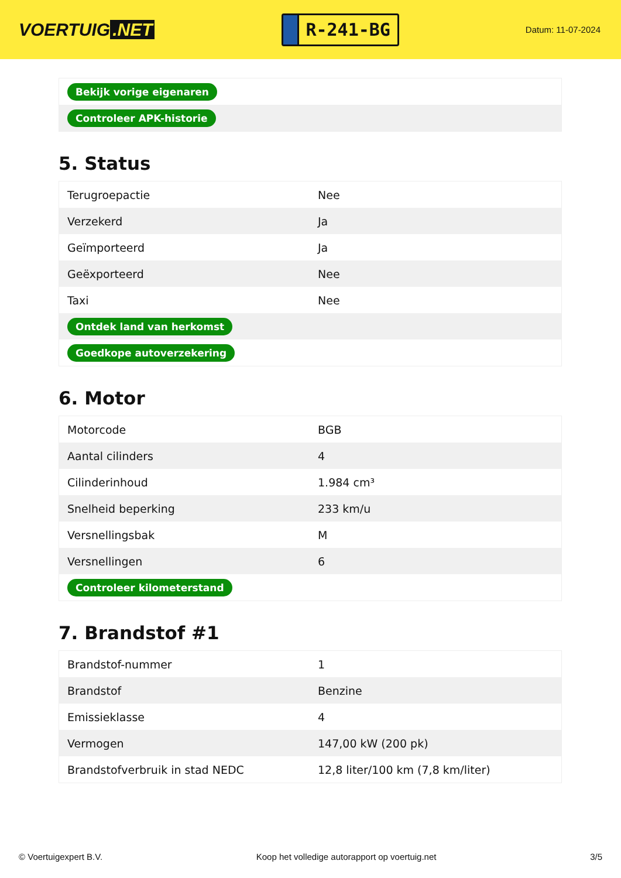VOERTUIG.NET
R-241-BG
Datum: 11-07-2024
| Bekijk vorige eigenaren |
| Controleer APK-historie |
5. Status
| Terugroepactie | Nee |
| Verzekerd | Ja |
| Geïmporteerd | Ja |
| Geëxporteerd | Nee |
| Taxi | Nee |
| Ontdek land van herkomst | |
| Goedkope autoverzekering | |
6. Motor
| Motorcode | BGB |
| Aantal cilinders | 4 |
| Cilinderinhoud | 1.984 cm³ |
| Snelheid beperking | 233 km/u |
| Versnellingsbak | M |
| Versnellingen | 6 |
| Controleer kilometerstand | |
7. Brandstof #1
| Brandstof-nummer | 1 |
| Brandstof | Benzine |
| Emissieklasse | 4 |
| Vermogen | 147,00 kW (200 pk) |
| Brandstofverbruik in stad NEDC | 12,8 liter/100 km (7,8 km/liter) |
© Voertuigexpert B.V. Koop het volledige autorapport op voertuig.net 3/5